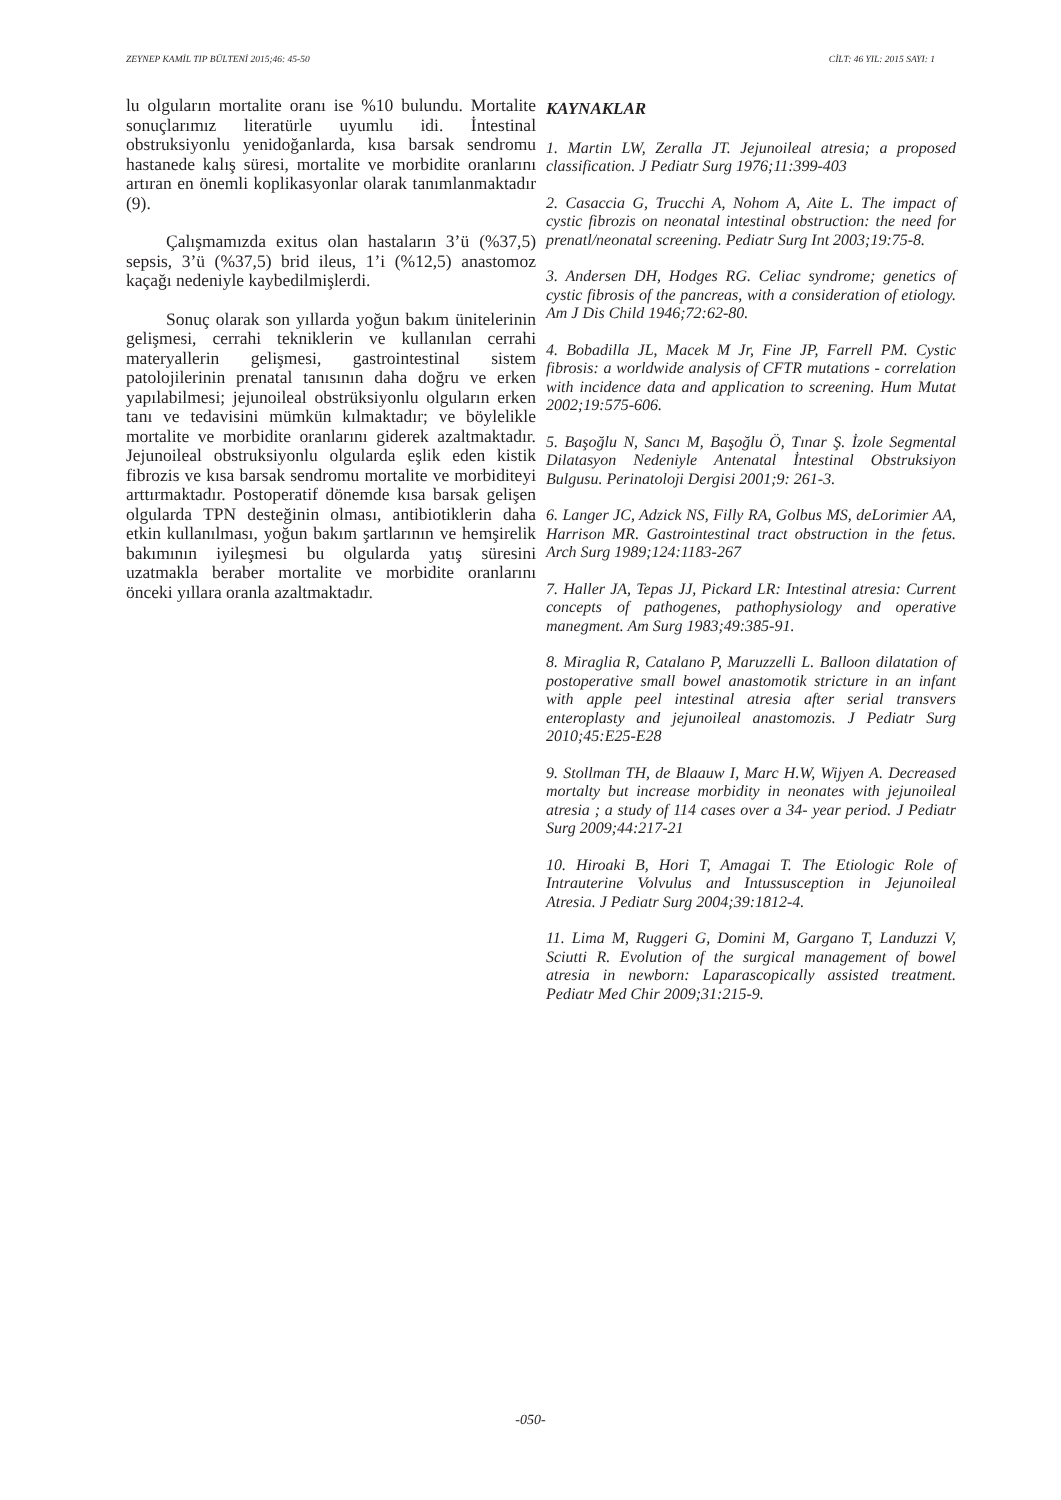ZEYNEP KAMİL TIP BÜLTENİ 2015;46: 45-50 CİLT: 46 YIL: 2015 SAYI: 1
lu olguların mortalite oranı ise %10 bulundu. Mortalite sonuçlarımız literatürle uyumlu idi. İntestinal obstruksiyonlu yenidoğanlarda, kısa barsak sendromu hastanede kalış süresi, mortalite ve morbidite oranlarını artıran en önemli koplikasyonlar olarak tanımlanmaktadır (9).
Çalışmamızda exitus olan hastaların 3’ü (%37,5) sepsis, 3’ü (%37,5) brid ileus, 1’i (%12,5) anastomoz kaçağı nedeniyle kaybedilmişlerdi.
Sonuç olarak son yıllarda yoğun bakım ünitelerinin gelişmesi, cerrahi tekniklerin ve kullanılan cerrahi materyallerin gelişmesi, gastrointestinal sistem patolojilerinin prenatal tanısının daha doğru ve erken yapılabilmesi; jejunoileal obstrüksiyonlu olguların erken tanı ve tedavisini mümkün kılmaktadır; ve böylelikle mortalite ve morbidite oranlarını giderek azaltmaktadır. Jejunoileal obstruksiyonlu olgularda eşlik eden kistik fibrozis ve kısa barsak sendromu mortalite ve morbiditeyi arttırmaktadır. Postoperatif dönemde kısa barsak gelişen olgularda TPN desteğinin olması, antibiotiklerin daha etkin kullanılması, yoğun bakım şartlarının ve hemşirelik bakımının iyileşmesi bu olgularda yatış süresini uzatmakla beraber mortalite ve morbidite oranlarını önceki yıllara oranla azaltmaktadır.
KAYNAKLAR
1. Martin LW, Zeralla JT. Jejunoileal atresia; a proposed classification. J Pediatr Surg 1976;11:399-403
2. Casaccia G, Trucchi A, Nohom A, Aite L. The impact of cystic fibrozis on neonatal intestinal obstruction: the need for prenatl/neonatal screening. Pediatr Surg Int 2003;19:75-8.
3. Andersen DH, Hodges RG. Celiac syndrome; genetics of cystic fibrosis of the pancreas, with a consideration of etiology. Am J Dis Child 1946;72:62-80.
4. Bobadilla JL, Macek M Jr, Fine JP, Farrell PM. Cystic fibrosis: a worldwide analysis of CFTR mutations - correlation with incidence data and application to screening. Hum Mutat 2002;19:575-606.
5. Başoğlu N, Sancı M, Başoğlu Ö, Tınar Ş. İzole Segmental Dilatasyon Nedeniyle Antenatal İntestinal Obstruksiyon Bulgusu. Perinatoloji Dergisi 2001;9: 261-3.
6. Langer JC, Adzick NS, Filly RA, Golbus MS, deLorimier AA, Harrison MR. Gastrointestinal tract obstruction in the fetus. Arch Surg 1989;124:1183-267
7. Haller JA, Tepas JJ, Pickard LR: Intestinal atresia: Current concepts of pathogenes, pathophysiology and operative manegment. Am Surg 1983;49:385-91.
8. Miraglia R, Catalano P, Maruzzelli L. Balloon dilatation of postoperative small bowel anastomotik stricture in an infant with apple peel intestinal atresia after serial transvers enteroplasty and jejunoileal anastomozis. J Pediatr Surg 2010;45:E25-E28
9. Stollman TH, de Blaauw I, Marc H.W, Wijyen A. Decreased mortalty but increase morbidity in neonates with jejunoileal atresia ; a study of 114 cases over a 34- year period. J Pediatr Surg 2009;44:217-21
10. Hiroaki B, Hori T, Amagai T. The Etiologic Role of Intrauterine Volvulus and Intussusception in Jejunoileal Atresia. J Pediatr Surg 2004;39:1812-4.
11. Lima M, Ruggeri G, Domini M, Gargano T, Landuzzi V, Sciutti R. Evolution of the surgical management of bowel atresia in newborn: Laparascopically assisted treatment. Pediatr Med Chir 2009;31:215-9.
-050-